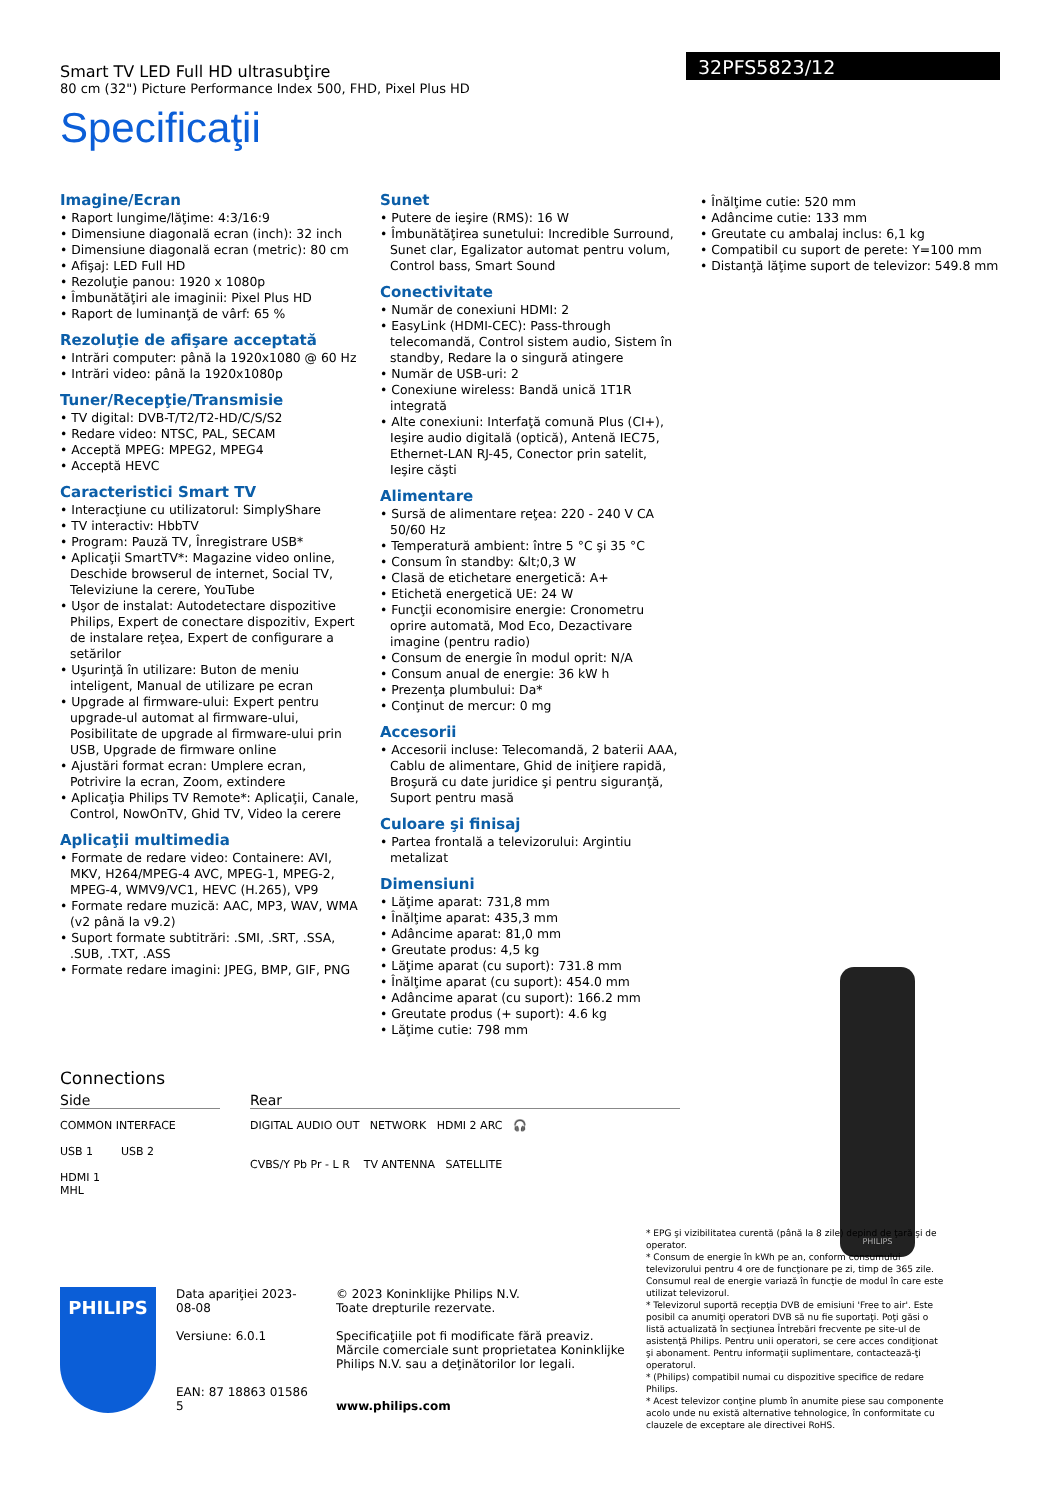Smart TV LED Full HD ultrasubţire
80 cm (32") Picture Performance Index 500, FHD, Pixel Plus HD
32PFS5823/12
Specificaţii
Imagine/Ecran
• Raport lungime/lăţime: 4:3/16:9
• Dimensiune diagonală ecran (inch): 32 inch
• Dimensiune diagonală ecran (metric): 80 cm
• Afişaj: LED Full HD
• Rezoluţie panou: 1920 x 1080p
• Îmbunătăţiri ale imaginii: Pixel Plus HD
• Raport de luminanţă de vârf: 65 %
Rezoluţie de afişare acceptată
• Intrări computer: până la 1920x1080 @ 60 Hz
• Intrări video: până la 1920x1080p
Tuner/Recepţie/Transmisie
• TV digital: DVB-T/T2/T2-HD/C/S/S2
• Redare video: NTSC, PAL, SECAM
• Acceptă MPEG: MPEG2, MPEG4
• Acceptă HEVC
Caracteristici Smart TV
• Interacţiune cu utilizatorul: SimplyShare
• TV interactiv: HbbTV
• Program: Pauză TV, Înregistrare USB*
• Aplicaţii SmartTV*: Magazine video online, Deschide browserul de internet, Social TV, Televiziune la cerere, YouTube
• Uşor de instalat: Autodetectare dispozitive Philips, Expert de conectare dispozitiv, Expert de instalare reţea, Expert de configurare a setărilor
• Uşurinţă în utilizare: Buton de meniu inteligent, Manual de utilizare pe ecran
• Upgrade al firmware-ului: Expert pentru upgrade-ul automat al firmware-ului, Posibilitate de upgrade al firmware-ului prin USB, Upgrade de firmware online
• Ajustări format ecran: Umplere ecran, Potrivire la ecran, Zoom, extindere
• Aplicaţia Philips TV Remote*: Aplicaţii, Canale, Control, NowOnTV, Ghid TV, Video la cerere
Aplicaţii multimedia
• Formate de redare video: Containere: AVI, MKV, H264/MPEG-4 AVC, MPEG-1, MPEG-2, MPEG-4, WMV9/VC1, HEVC (H.265), VP9
• Formate redare muzică: AAC, MP3, WAV, WMA (v2 până la v9.2)
• Suport formate subtitrări: .SMI, .SRT, .SSA, .SUB, .TXT, .ASS
• Formate redare imagini: JPEG, BMP, GIF, PNG
Sunet
• Putere de ieşire (RMS): 16 W
• Îmbunătăţirea sunetului: Incredible Surround, Sunet clar, Egalizator automat pentru volum, Control bass, Smart Sound
Conectivitate
• Număr de conexiuni HDMI: 2
• EasyLink (HDMI-CEC): Pass-through telecomandă, Control sistem audio, Sistem în standby, Redare la o singură atingere
• Număr de USB-uri: 2
• Conexiune wireless: Bandă unică 1T1R integrată
• Alte conexiuni: Interfaţă comună Plus (CI+), Ieşire audio digitală (optică), Antenă IEC75, Ethernet-LAN RJ-45, Conector prin satelit, Ieşire căşti
Alimentare
• Sursă de alimentare reţea: 220 - 240 V CA 50/60 Hz
• Temperatură ambient: între 5 °C şi 35 °C
• Consum în standby: &lt;0,3 W
• Clasă de etichetare energetică: A+
• Etichetă energetică UE: 24 W
• Funcţii economisire energie: Cronometru oprire automată, Mod Eco, Dezactivare imagine (pentru radio)
• Consum de energie în modul oprit: N/A
• Consum anual de energie: 36 kW h
• Prezenţa plumbului: Da*
• Conţinut de mercur: 0 mg
Accesorii
• Accesorii incluse: Telecomandă, 2 baterii AAA, Cablu de alimentare, Ghid de iniţiere rapidă, Broşură cu date juridice şi pentru siguranţă, Suport pentru masă
Culoare şi finisaj
• Partea frontală a televizorului: Argintiu metalizat
Dimensiuni
• Lăţime aparat: 731,8 mm
• Înălţime aparat: 435,3 mm
• Adâncime aparat: 81,0 mm
• Greutate produs: 4,5 kg
• Lăţime aparat (cu suport): 731.8 mm
• Înălţime aparat (cu suport): 454.0 mm
• Adâncime aparat (cu suport): 166.2 mm
• Greutate produs (+ suport): 4.6 kg
• Lăţime cutie: 798 mm
• Înălţime cutie: 520 mm
• Adâncime cutie: 133 mm
• Greutate cu ambalaj inclus: 6,1 kg
• Compatibil cu suport de perete: Y=100 mm
• Distanţă lăţime suport de televizor: 549.8 mm
Connections
Side
COMMON INTERFACE
USB 1 USB 2
HDMI 1
MHL
Rear
DIGITAL AUDIO OUT NETWORK HDMI 2 ARC 🎧
CVBS/Y Pb Pr - L R TV ANTENNA SATELLITE
PHILIPS
PHILIPS
Data apariţiei 2023-08-08
Versiune: 6.0.1
EAN: 87 18863 01586 5
© 2023 Koninklijke Philips N.V.
Toate drepturile rezervate.
Specificaţiile pot fi modificate fără preaviz. Mărcile comerciale sunt proprietatea Koninklijke Philips N.V. sau a deţinătorilor lor legali.
www.philips.com
* EPG şi vizibilitatea curentă (până la 8 zile) depind de ţară şi de operator.
* Consum de energie în kWh pe an, conform consumului televizorului pentru 4 ore de funcţionare pe zi, timp de 365 zile. Consumul real de energie variază în funcţie de modul în care este utilizat televizorul.
* Televizorul suportă recepţia DVB de emisiuni 'Free to air'. Este posibil ca anumiţi operatori DVB să nu fie suportaţi. Poţi găsi o listă actualizată în secţiunea Întrebări frecvente pe site-ul de asistenţă Philips. Pentru unii operatori, se cere acces condiţionat şi abonament. Pentru informaţii suplimentare, contactează-ţi operatorul.
* (Philips) compatibil numai cu dispozitive specifice de redare Philips.
* Acest televizor conţine plumb în anumite piese sau componente acolo unde nu există alternative tehnologice, în conformitate cu clauzele de exceptare ale directivei RoHS.